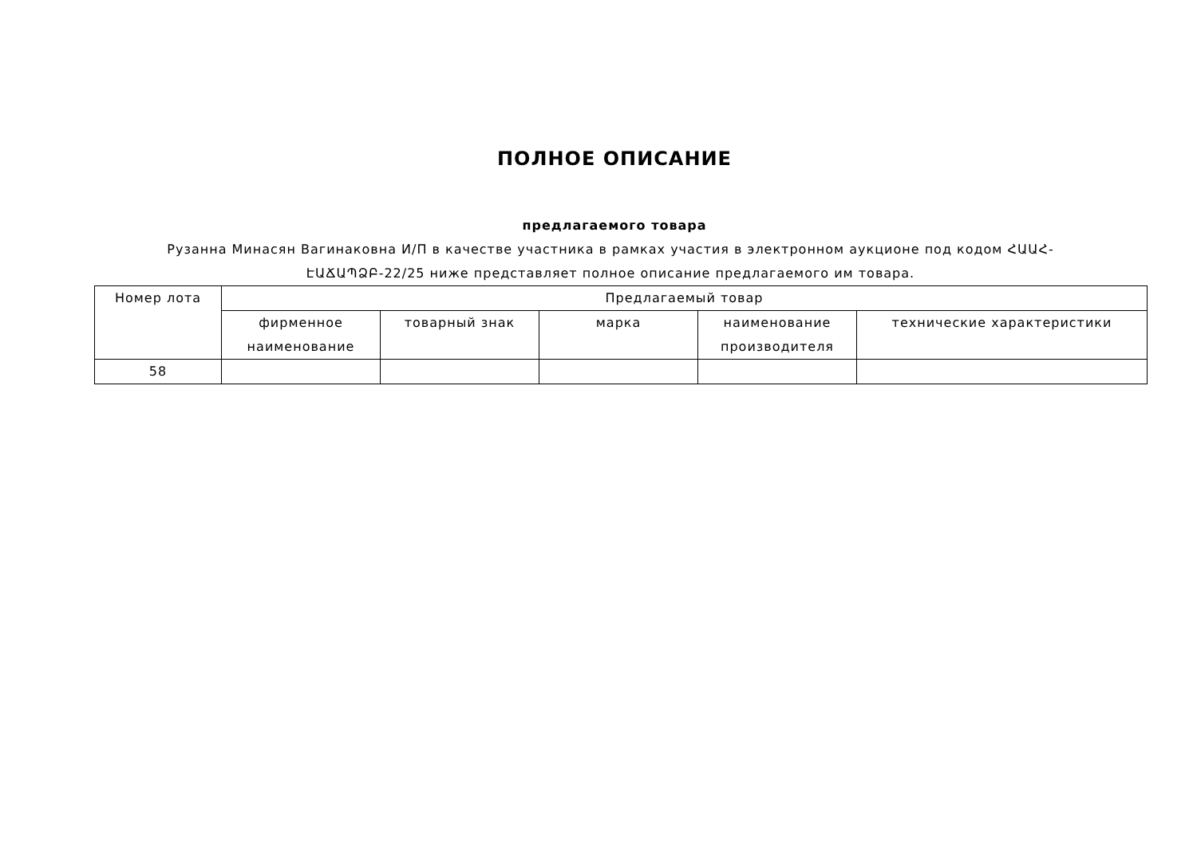ПОЛНОЕ ОПИСАНИЕ
предлагаемого товара
Рузанна Минасян Вагинаковна И/П в качестве участника в рамках участия в электронном аукционе под кодом ՀԱԱՀ-ԷԱՃԱՊՁԲ-22/25 ниже представляет полное описание предлагаемого им товара.
| Номер лота | Предлагаемый товар | | | | |
| --- | --- | --- | --- | --- | --- |
| | фирменное наименование | товарный знак | марка | наименование производителя | технические характеристики |
| 58 | | | | | |